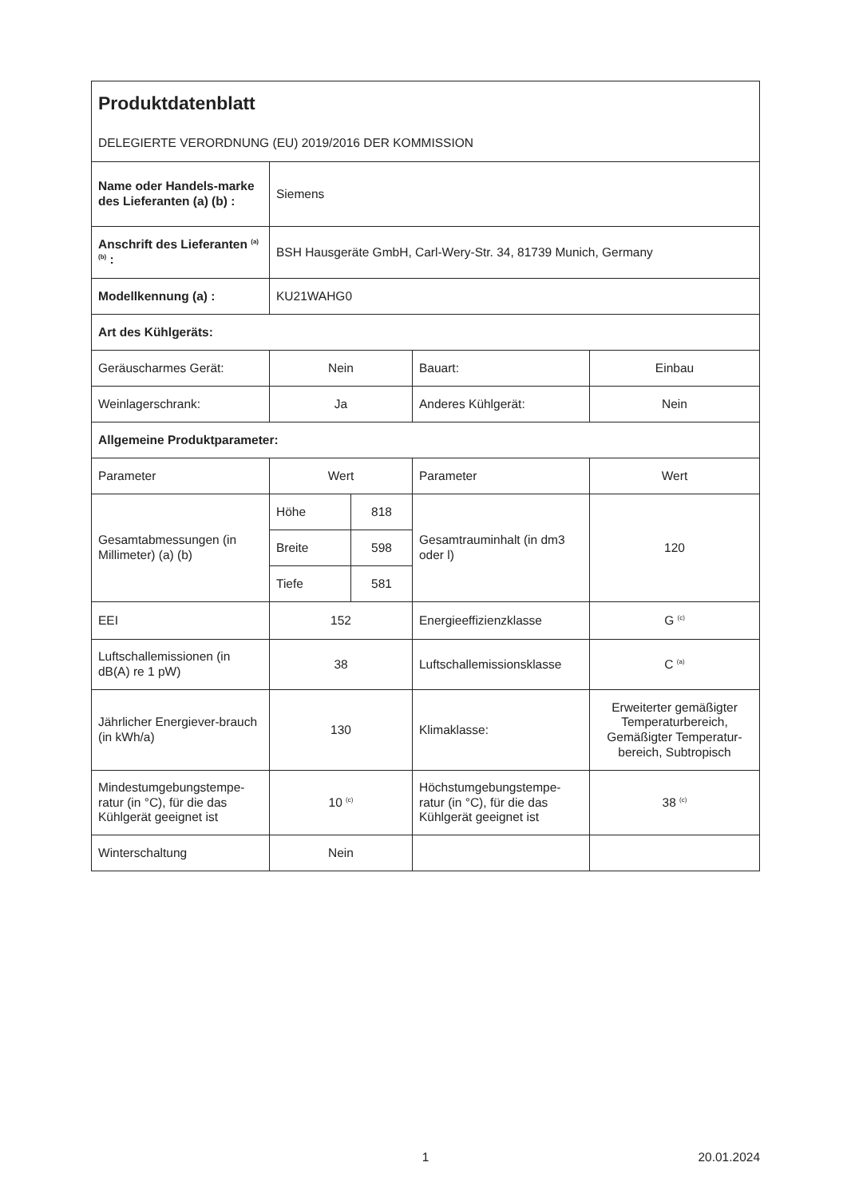| Produktdatenblatt DELEGIERTE VERORDNUNG (EU) 2019/2016 DER KOMMISSION | | | | |
| Name oder Handels-marke des Lieferanten (a) (b) : | Siemens | | | |
| Anschrift des Lieferanten <sup>(a) (b)</sup> : | BSH Hausgeräte GmbH, Carl-Wery-Str. 34, 81739 Munich, Germany | | | |
| Modellkennung (a) : | KU21WAHG0 | | | |
| Art des Kühlgeräts: | | | | |
| Geräuscharmes Gerät: | Nein | | Bauart: | Einbau |
| Weinlagerschrank: | Ja | | Anderes Kühlgerät: | Nein |
| Allgemeine Produktparameter: | | | | |
| Parameter | Wert | | Parameter | Wert |
| Gesamtabmessungen (in Millimeter) (a) (b) | Höhe | 818 | Gesamtrauminhalt (in dm3 oder l) | 120 |
| | Breite | 598 | | |
| | Tiefe | 581 | | |
| EEI | 152 | | Energieeffizienzklasse | G <sup>(c)</sup> |
| Luftschallemissionen (in dB(A) re 1 pW) | 38 | | Luftschallemissionsklasse | C <sup>(a)</sup> |
| Jährlicher Energiever-brauch (in kWh/a) | 130 | | Klimaklasse: | Erweiterter gemäßigter Temperaturbereich, Gemäßigter Temperatur-bereich, Subtropisch |
| Mindestumgebungstempe-ratur (in °C), für die das Kühlgerät geeignet ist | 10 <sup>(c)</sup> | | Höchstumgebungstempe-ratur (in °C), für die das Kühlgerät geeignet ist | 38 <sup>(c)</sup> |
| Winterschaltung | Nein | | | |
1 20.01.2024